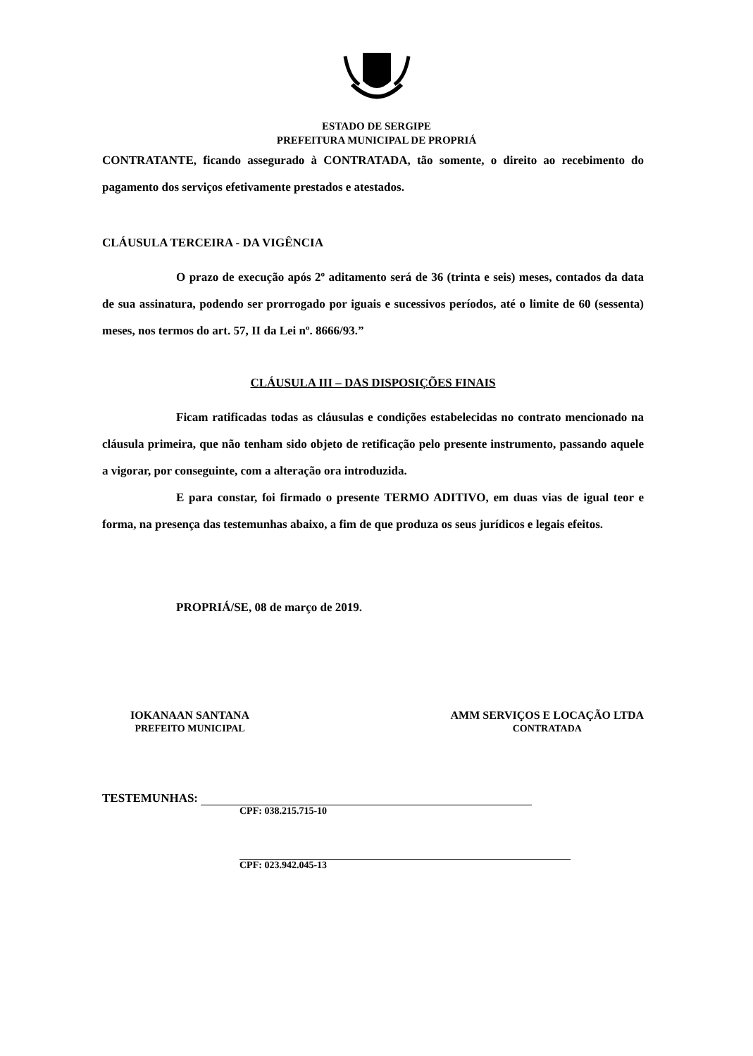ESTADO DE SERGIPE
PREFEITURA MUNICIPAL DE PROPRIÁ
CONTRATANTE, ficando assegurado à CONTRATADA, tão somente, o direito ao recebimento do pagamento dos serviços efetivamente prestados e atestados.
CLÁUSULA TERCEIRA - DA VIGÊNCIA
O prazo de execução após 2º aditamento será de 36 (trinta e seis) meses, contados da data de sua assinatura, podendo ser prorrogado por iguais e sucessivos períodos, até o limite de 60 (sessenta) meses, nos termos do art. 57, II da Lei nº. 8666/93.”
CLÁUSULA III – DAS DISPOSIÇÕES FINAIS
Ficam ratificadas todas as cláusulas e condições estabelecidas no contrato mencionado na cláusula primeira, que não tenham sido objeto de retificação pelo presente instrumento, passando aquele a vigorar, por conseguinte, com a alteração ora introduzida.
E para constar, foi firmado o presente TERMO ADITIVO, em duas vias de igual teor e forma, na presença das testemunhas abaixo, a fim de que produza os seus jurídicos e legais efeitos.
PROPRIÁ/SE, 08 de março de 2019.
IOKANAAN SANTANA
PREFEITO MUNICIPAL
AMM SERVIÇOS E LOCAÇÃO LTDA
CONTRATADA
TESTEMUNHAS:
CPF: 038.215.715-10
CPF: 023.942.045-13